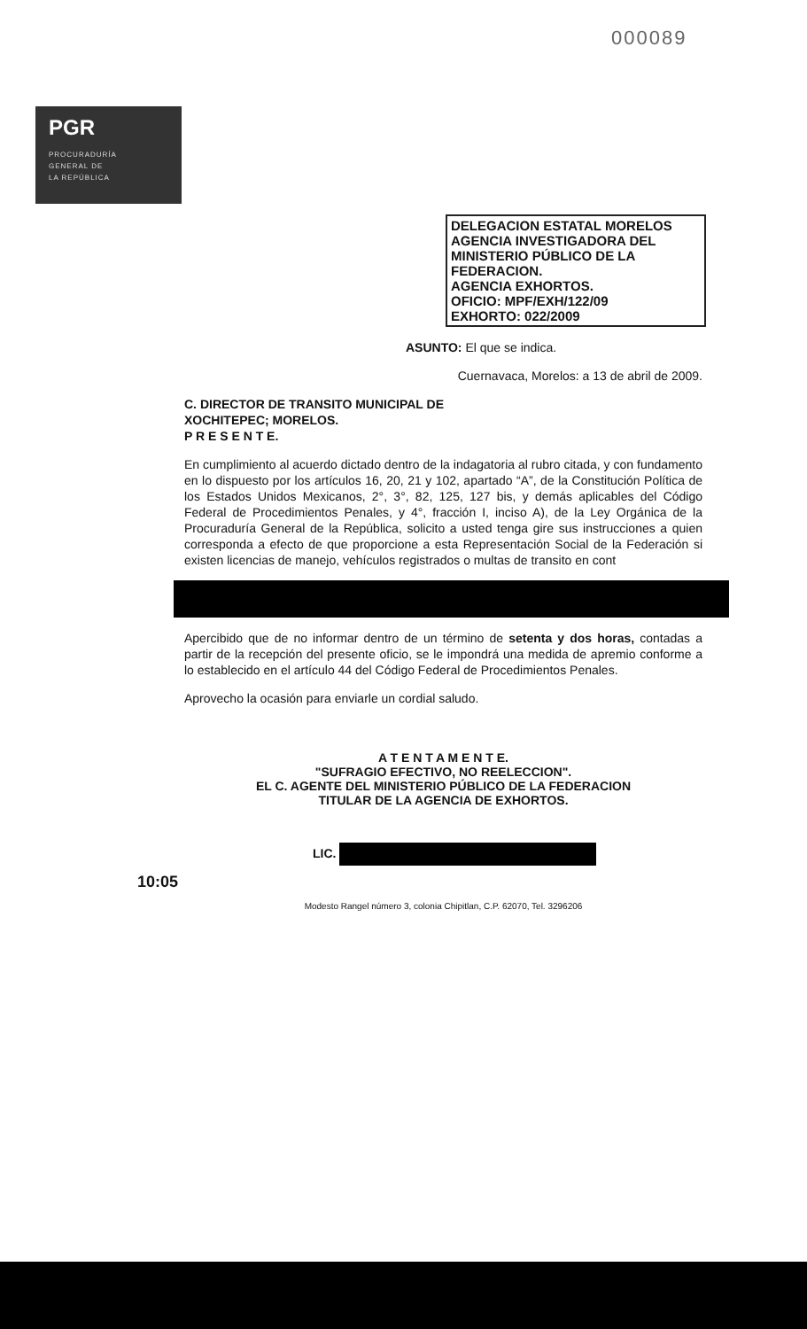000089
PGR
PROCURADURÍA
GENERAL DE
LA REPÚBLICA
DELEGACION ESTATAL MORELOS
AGENCIA INVESTIGADORA DEL MINISTERIO PÚBLICO DE LA FEDERACION.
AGENCIA EXHORTOS.
OFICIO: MPF/EXH/122/09
EXHORTO: 022/2009
ASUNTO: El que se indica.
Cuernavaca, Morelos: a 13 de abril de 2009.
C. DIRECTOR DE TRANSITO MUNICIPAL DE
XOCHITEPEC; MORELOS.
P R E S E N T E.
En cumplimiento al acuerdo dictado dentro de la indagatoria al rubro citada, y con fundamento en lo dispuesto por los artículos 16, 20, 21 y 102, apartado “A”, de la Constitución Política de los Estados Unidos Mexicanos, 2°, 3°, 82, 125, 127 bis, y demás aplicables del Código Federal de Procedimientos Penales, y 4°, fracción I, inciso A), de la Ley Orgánica de la Procuraduría General de la República, solicito a usted tenga gire sus instrucciones a quien corresponda a efecto de que proporcione a esta Representación Social de la Federación si existen licencias de manejo, vehículos registrados o multas de transito en cont
Apercibido que de no informar dentro de un término de setenta y dos horas, contadas a partir de la recepción del presente oficio, se le impondrá una medida de apremio conforme a lo establecido en el artículo 44 del Código Federal de Procedimientos Penales.
Aprovecho la ocasión para enviarle un cordial saludo.
A T E N T A M E N T E.
"SUFRAGIO EFECTIVO, NO REELECCION".
EL C. AGENTE DEL MINISTERIO PÚBLICO DE LA FEDERACION
TITULAR DE LA AGENCIA DE EXHORTOS.
LIC.
Modesto Rangel número 3, colonia Chipitlan, C.P. 62070, Tel. 3296206
10:05